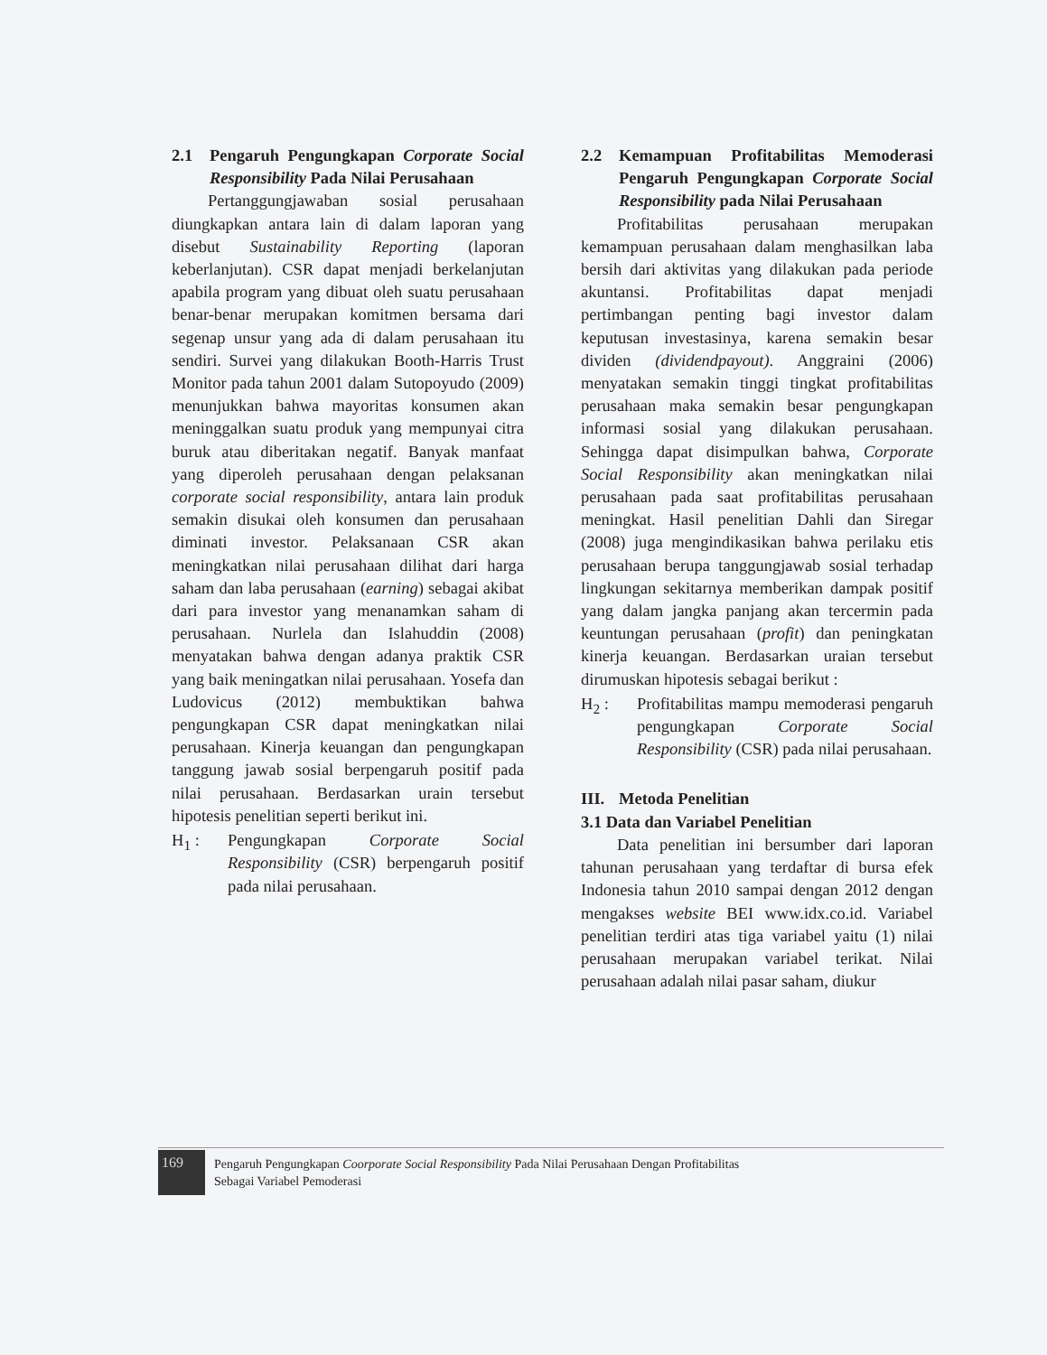2.1 Pengaruh Pengungkapan Corporate Social Responsibility Pada Nilai Perusahaan
Pertanggungjawaban sosial perusahaan diungkapkan antara lain di dalam laporan yang disebut Sustainability Reporting (laporan keberlanjutan). CSR dapat menjadi berkelanjutan apabila program yang dibuat oleh suatu perusahaan benar-benar merupakan komitmen bersama dari segenap unsur yang ada di dalam perusahaan itu sendiri. Survei yang dilakukan Booth-Harris Trust Monitor pada tahun 2001 dalam Sutopoyudo (2009) menunjukkan bahwa mayoritas konsumen akan meninggalkan suatu produk yang mempunyai citra buruk atau diberitakan negatif. Banyak manfaat yang diperoleh perusahaan dengan pelaksanan corporate social responsibility, antara lain produk semakin disukai oleh konsumen dan perusahaan diminati investor. Pelaksanaan CSR akan meningkatkan nilai perusahaan dilihat dari harga saham dan laba perusahaan (earning) sebagai akibat dari para investor yang menanamkan saham di perusahaan. Nurlela dan Islahuddin (2008) menyatakan bahwa dengan adanya praktik CSR yang baik meningatkan nilai perusahaan. Yosefa dan Ludovicus (2012) membuktikan bahwa pengungkapan CSR dapat meningkatkan nilai perusahaan. Kinerja keuangan dan pengungkapan tanggung jawab sosial berpengaruh positif pada nilai perusahaan. Berdasarkan urain tersebut hipotesis penelitian seperti berikut ini.
H<sub>1</sub> : Pengungkapan Corporate Social Responsibility (CSR) berpengaruh positif pada nilai perusahaan.
2.2 Kemampuan Profitabilitas Memoderasi Pengaruh Pengungkapan Corporate Social Responsibility pada Nilai Perusahaan
Profitabilitas perusahaan merupakan kemampuan perusahaan dalam menghasilkan laba bersih dari aktivitas yang dilakukan pada periode akuntansi. Profitabilitas dapat menjadi pertimbangan penting bagi investor dalam keputusan investasinya, karena semakin besar dividen (dividendpayout). Anggraini (2006) menyatakan semakin tinggi tingkat profitabilitas perusahaan maka semakin besar pengungkapan informasi sosial yang dilakukan perusahaan. Sehingga dapat disimpulkan bahwa, Corporate Social Responsibility akan meningkatkan nilai perusahaan pada saat profitabilitas perusahaan meningkat. Hasil penelitian Dahli dan Siregar (2008) juga mengindikasikan bahwa perilaku etis perusahaan berupa tanggungjawab sosial terhadap lingkungan sekitarnya memberikan dampak positif yang dalam jangka panjang akan tercermin pada keuntungan perusahaan (profit) dan peningkatan kinerja keuangan. Berdasarkan uraian tersebut dirumuskan hipotesis sebagai berikut :
H<sub>2</sub> : Profitabilitas mampu memoderasi pengaruh pengungkapan Corporate Social Responsibility (CSR) pada nilai perusahaan.
III. Metoda Penelitian
3.1 Data dan Variabel Penelitian
Data penelitian ini bersumber dari laporan tahunan perusahaan yang terdaftar di bursa efek Indonesia tahun 2010 sampai dengan 2012 dengan mengakses website BEI www.idx.co.id. Variabel penelitian terdiri atas tiga variabel yaitu (1) nilai perusahaan merupakan variabel terikat. Nilai perusahaan adalah nilai pasar saham, diukur
169
Pengaruh Pengungkapan Coorporate Social Responsibility Pada Nilai Perusahaan Dengan Profitabilitas
Sebagai Variabel Pemoderasi